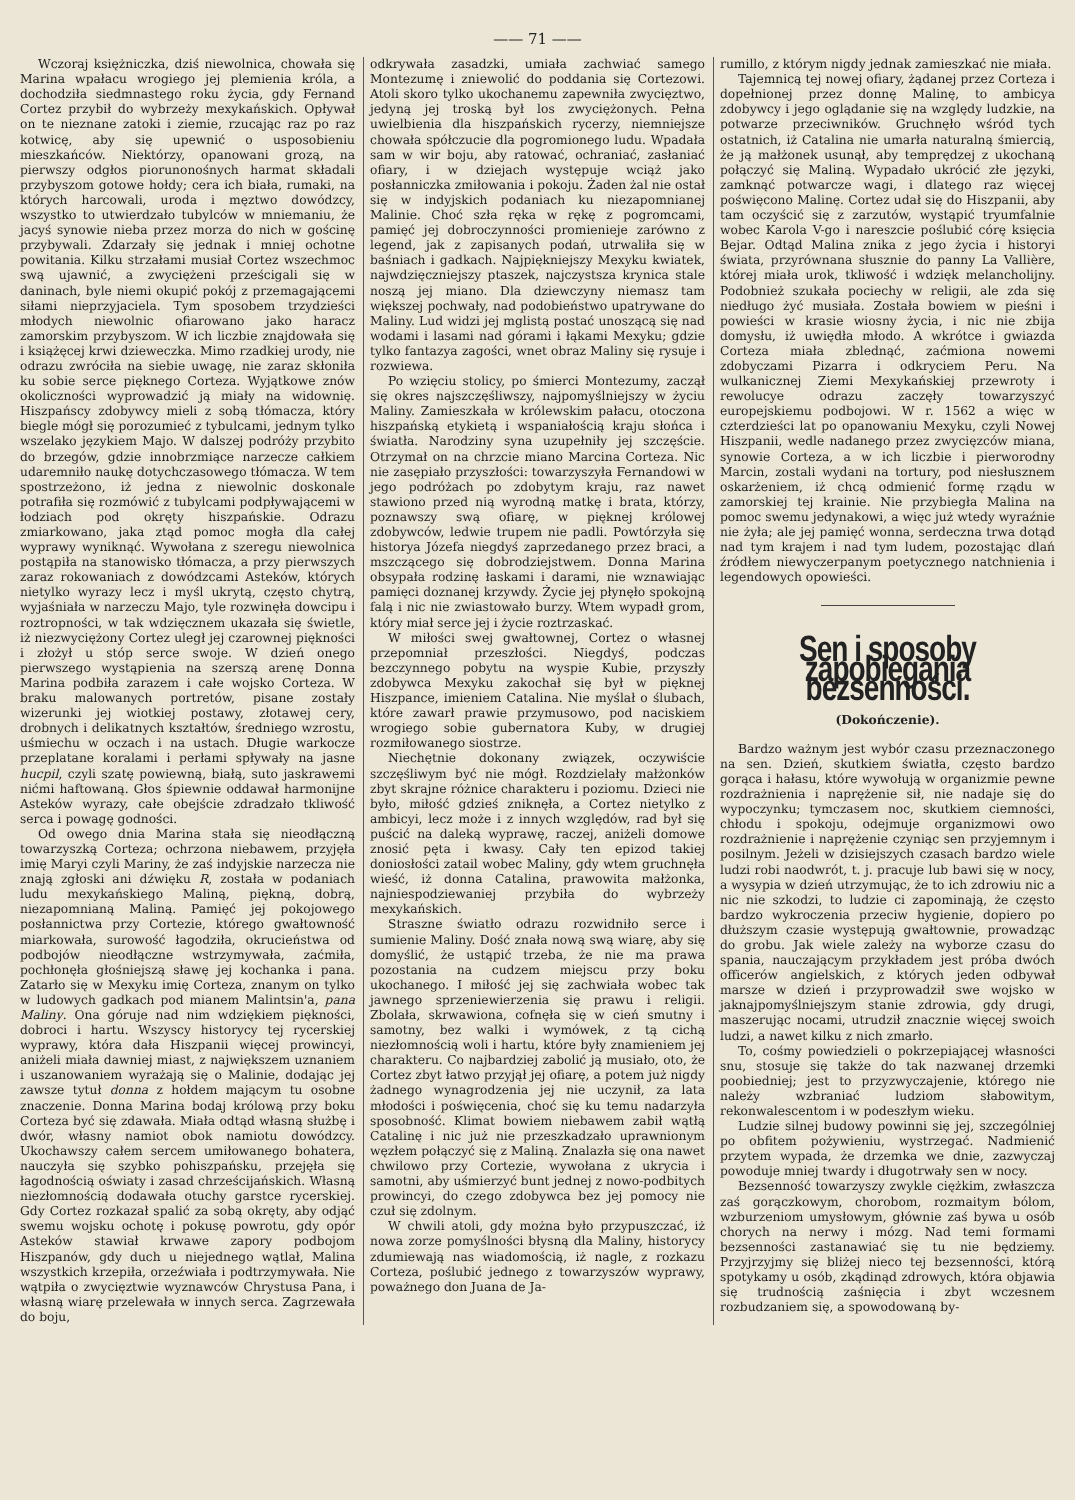—— 71 ——
Wczoraj księżniczka, dziś niewolnica, chowała się Marina wpałacu wrogiego jej plemienia króla, a dochodziła siedmnastego roku życia, gdy Fernand Cortez przybił do wybrzeży mexykańskich. Opływał on te nieznane zatoki i ziemie, rzucając raz po raz kotwicę, aby się upewnić o usposobieniu mieszkańców. Niektórzy, opanowani grozą, na pierwszy odgłos piorunonośnych harmat składali przybyszom gotowe hołdy; cera ich biała, rumaki, na których harcowali, uroda i męztwo dowódzcy, wszystko to utwierdzało tubylców w mniemaniu, że jacyś synowie nieba przez morza do nich w gościnę przybywali. Zdarzały się jednak i mniej ochotne powitania. Kilku strzałami musiał Cortez wszechmoc swą ujawnić, a zwyciężeni prześcigali się w daninach, byle niemi okupić pokój z przemagającemi siłami nieprzyjaciela. Tym sposobem trzydzieści młodych niewolnic ofiarowano jako haracz zamorskim przybyszom. W ich liczbie znajdowała się i książęcej krwi dzieweczka. Mimo rzadkiej urody, nie odrazu zwróciła na siebie uwagę, nie zaraz skłoniła ku sobie serce pięknego Corteza. Wyjątkowe znów okoliczności wyprowadzić ją miały na widownię. Hiszpańscy zdobywcy mieli z sobą tłómacza, który biegle mógł się porozumieć z tybulcami, jednym tylko wszelako językiem Majo. W dalszej podróży przybito do brzegów, gdzie innobrzmiące narzecze całkiem udaremniło naukę dotychczasowego tłómacza. W tem spostrzeżono, iż jedna z niewolnic doskonale potrafiła się rozmówić z tubylcami podpływającemi w łodziach pod okręty hiszpańskie. Odrazu zmiarkowano, jaka ztąd pomoc mogła dla całej wyprawy wyniknąć. Wywołana z szeregu niewolnica postąpiła na stanowisko tłómacza, a przy pierwszych zaraz rokowaniach z dowódzcami Asteków, których nietylko wyrazy lecz i myśl ukrytą, często chytrą, wyjaśniała w narzeczu Majo, tyle rozwinęła dowcipu i roztropności, w tak wdzięcznem ukazała się świetle, iż niezwyciężony Cortez uległ jej czarownej piękności i złożył u stóp serce swoje. W dzień onego pierwszego wystąpienia na szerszą arenę Donna Marina podbiła zarazem i całe wojsko Corteza. W braku malowanych portretów, pisane zostały wizerunki jej wiotkiej postawy, złotawej cery, drobnych i delikatnych kształtów, średniego wzrostu, uśmiechu w oczach i na ustach. Długie warkocze przeplatane koralami i perłami spływały na jasne hucpil, czyli szatę powiewną, białą, suto jaskrawemi nićmi haftowaną. Głos śpiewnie oddawał harmonijne Asteków wyrazy, całe obejście zdradzało tkliwość serca i powagę godności.
Od owego dnia Marina stała się nieodłączną towarzyszką Corteza; ochrzona niebawem, przyjęła imię Maryi czyli Mariny, że zaś indyjskie narzecza nie znają zgłoski ani dźwięku R, została w podaniach ludu mexykańskiego Maliną, piękną, dobrą, niezapomnianą Maliną. Pamięć jej pokojowego posłannictwa przy Cortezie, którego gwałtowność miarkowała, surowość łagodziła, okrucieństwa od podbojów nieodłączne wstrzymywała, zaćmiła, pochłonęła głośniejszą sławę jej kochanka i pana. Zatarło się w Mexyku imię Corteza, znanym on tylko w ludowych gadkach pod mianem Malintsin'a, pana Maliny. Ona góruje nad nim wdziękiem piękności, dobroci i hartu. Wszyscy historycy tej rycerskiej wyprawy, która dała Hiszpanii więcej prowincyi, aniżeli miała dawniej miast, z największem uznaniem i uszanowaniem wyrażają się o Malinie, dodając jej zawsze tytuł donna z hołdem mającym tu osobne znaczenie. Donna Marina bodaj królową przy boku Corteza być się zdawała. Miała odtąd własną służbę i dwór, własny namiot obok namiotu dowódzcy. Ukochawszy całem sercem umiłowanego bohatera, nauczyła się szybko pohiszpańsku, przejęła się łagodnością oświaty i zasad chrześcijańskich. Własną niezłomnością dodawała otuchy garstce rycerskiej. Gdy Cortez rozkazał spalić za sobą okręty, aby odjąć swemu wojsku ochotę i pokusę powrotu, gdy opór Asteków stawiał krwawe zapory podbojom Hiszpanów, gdy duch u niejednego wątlał, Malina wszystkich krzepiła, orzeźwiała i podtrzymywała. Nie wątpiła o zwycięztwie wyznawców Chrystusa Pana, i własną wiarę przelewała w innych serca. Zagrzewała do boju,
odkrywała zasadzki, umiała zachwiać samego Montezumę i zniewolić do poddania się Cortezowi. Atoli skoro tylko ukochanemu zapewniła zwycięztwo, jedyną jej troską był los zwyciężonych. Pełna uwielbienia dla hiszpańskich rycerzy, niemniejsze chowała spółczucie dla pogromionego ludu. Wpadała sam w wir boju, aby ratować, ochraniać, zasłaniać ofiary, i w dziejach występuje wciąż jako posłanniczka zmiłowania i pokoju. Żaden żal nie ostał się w indyjskich podaniach ku niezapomnianej Malinie. Choć szła ręka w rękę z pogromcami, pamięć jej dobroczynności promienieje zarówno z legend, jak z zapisanych podań, utrwaliła się w baśniach i gadkach. Najpiękniejszy Mexyku kwiatek, najwdzięczniejszy ptaszek, najczystsza krynica stale noszą jej miano. Dla dziewczyny niemasz tam większej pochwały, nad podobieństwo upatrywane do Maliny. Lud widzi jej mglistą postać unoszącą się nad wodami i lasami nad górami i łąkami Mexyku; gdzie tylko fantazya zagości, wnet obraz Maliny się rysuje i rozwiewa.
Po wzięciu stolicy, po śmierci Montezumy, zaczął się okres najszczęśliwszy, najpomyślniejszy w życiu Maliny. Zamieszkała w królewskim pałacu, otoczona hiszpańską etykietą i wspaniałością kraju słońca i światła. Narodziny syna uzupełniły jej szczęście. Otrzymał on na chrzcie miano Marcina Corteza. Nic nie zasępiało przyszłości: towarzyszyła Fernandowi w jego podróżach po zdobytym kraju, raz nawet stawiono przed nią wyrodną matkę i brata, którzy, poznawszy swą ofiarę, w pięknej królowej zdobywców, ledwie trupem nie padli. Powtórzyła się historya Józefa niegdyś zaprzedanego przez braci, a mszczącego się dobrodziejstwem. Donna Marina obsypała rodzinę łaskami i darami, nie wznawiając pamięci doznanej krzywdy. Życie jej płynęło spokojną falą i nic nie zwiastowało burzy. Wtem wypadł grom, który miał serce jej i życie roztrzaskać.
W miłości swej gwałtownej, Cortez o własnej przepomniał przeszłości. Niegdyś, podczas bezczynnego pobytu na wyspie Kubie, przyszły zdobywca Mexyku zakochał się był w pięknej Hiszpance, imieniem Catalina. Nie myślał o ślubach, które zawarł prawie przymusowo, pod naciskiem wrogiego sobie gubernatora Kuby, w drugiej rozmiłowanego siostrze.
Niechętnie dokonany związek, oczywiście szczęśliwym być nie mógł. Rozdzielały małżonków zbyt skrajne różnice charakteru i poziomu. Dzieci nie było, miłość gdzieś zniknęła, a Cortez nietylko z ambicyi, lecz może i z innych względów, rad był się puścić na daleką wyprawę, raczej, aniżeli domowe znosić pęta i kwasy. Cały ten epizod takiej doniosłości zatail wobec Maliny, gdy wtem gruchnęła wieść, iż donna Catalina, prawowita małżonka, najniespodziewaniej przybiła do wybrzeży mexykańskich.
Straszne światło odrazu rozwidniło serce i sumienie Maliny. Dość znała nową swą wiarę, aby się domyślić, że ustąpić trzeba, że nie ma prawa pozostania na cudzem miejscu przy boku ukochanego. I miłość jej się zachwiała wobec tak jawnego sprzeniewierzenia się prawu i religii. Zbolała, skrwawiona, cofnęła się w cień smutny i samotny, bez walki i wymówek, z tą cichą niezłomnością woli i hartu, które były znamieniem jej charakteru. Co najbardziej zabolić ją musiało, oto, że Cortez zbyt łatwo przyjął jej ofiarę, a potem już nigdy żadnego wynagrodzenia jej nie uczynił, za lata młodości i poświęcenia, choć się ku temu nadarzyła sposobność. Klimat bowiem niebawem zabił wątłą Catalinę i nic już nie przeszkadzało uprawnionym węzłem połączyć się z Maliną. Znalazła się ona nawet chwilowo przy Cortezie, wywołana z ukrycia i samotni, aby uśmierzyć bunt jednej z nowo-podbitych prowincyi, do czego zdobywca bez jej pomocy nie czuł się zdolnym.
W chwili atoli, gdy można było przypuszczać, iż nowa zorze pomyślności błysną dla Maliny, historycy zdumiewają nas wiadomością, iż nagle, z rozkazu Corteza, poślubić jednego z towarzyszów wyprawy, poważnego don Juana de Ja-
rumillo, z którym nigdy jednak zamieszkać nie miała.
Tajemnicą tej nowej ofiary, żądanej przez Corteza i dopełnionej przez donnę Malinę, to ambicya zdobywcy i jego oglądanie się na względy ludzkie, na potwarze przeciwników. Gruchnęło wśród tych ostatnich, iż Catalina nie umarła naturalną śmiercią, że ją małżonek usunął, aby temprędzej z ukochaną połączyć się Maliną. Wypadało ukrócić złe języki, zamknąć potwarcze wagi, i dlatego raz więcej poświęcono Malinę. Cortez udał się do Hiszpanii, aby tam oczyścić się z zarzutów, wystąpić tryumfalnie wobec Karola V-go i nareszcie poślubić córę księcia Bejar. Odtąd Malina znika z jego życia i historyi świata, przyrównana słusznie do panny La Vallière, której miała urok, tkliwość i wdzięk melancholijny. Podobnież szukała pociechy w religii, ale zda się niedługo żyć musiała. Została bowiem w pieśni i powieści w krasie wiosny życia, i nic nie zbija domysłu, iż uwiędła młodo. A wkrótce i gwiazda Corteza miała zblednąć, zaćmiona nowemi zdobyczami Pizarra i odkryciem Peru. Na wulkanicznej Ziemi Mexykańskiej przewroty i rewolucye odrazu zaczęły towarzyszyć europejskiemu podbojowi. W r. 1562 a więc w czterdzieści lat po opanowaniu Mexyku, czyli Nowej Hiszpanii, wedle nadanego przez zwycięzców miana, synowie Corteza, a w ich liczbie i pierworodny Marcin, zostali wydani na tortury, pod niesłusznem oskarżeniem, iż chcą odmienić formę rządu w zamorskiej tej krainie. Nie przybiegła Malina na pomoc swemu jedynakowi, a więc już wtedy wyraźnie nie żyła; ale jej pamięć wonna, serdeczna trwa dotąd nad tym krajem i nad tym ludem, pozostając dlań źródłem niewyczerpanym poetycznego natchnienia i legendowych opowieści.
Sen i sposoby zapobiegania bezsenności.
(Dokończenie).
Bardzo ważnym jest wybór czasu przeznaczonego na sen. Dzień, skutkiem światła, często bardzo gorąca i hałasu, które wywołują w organizmie pewne rozdrażnienia i naprężenie sił, nie nadaje się do wypoczynku; tymczasem noc, skutkiem ciemności, chłodu i spokoju, odejmuje organizmowi owo rozdrażnienie i naprężenie czyniąc sen przyjemnym i posilnym. Jeżeli w dzisiejszych czasach bardzo wiele ludzi robi naodwrót, t. j. pracuje lub bawi się w nocy, a wysypia w dzień utrzymując, że to ich zdrowiu nic a nic nie szkodzi, to ludzie ci zapominają, że często bardzo wykroczenia przeciw hygienie, dopiero po dłuższym czasie występują gwałtownie, prowadząc do grobu. Jak wiele zależy na wyborze czasu do spania, nauczającym przykładem jest próba dwóch officerów angielskich, z których jeden odbywał marsze w dzień i przyprowadził swe wojsko w jaknajpomyślniejszym stanie zdrowia, gdy drugi, maszerując nocami, utrudził znacznie więcej swoich ludzi, a nawet kilku z nich zmarło.
To, cośmy powiedzieli o pokrzepiającej własności snu, stosuje się także do tak nazwanej drzemki poobiedniej; jest to przyzwyczajenie, którego nie należy wzbraniać ludziom słabowitym, rekonwalescentom i w podeszłym wieku.
Ludzie silnej budowy powinni się jej, szczególniej po obfitem pożywieniu, wystrzegać. Nadmienić przytem wypada, że drzemka we dnie, zazwyczaj powoduje mniej twardy i długotrwały sen w nocy.
Bezsenność towarzyszy zwykle ciężkim, zwłaszcza zaś gorączkowym, chorobom, rozmaitym bólom, wzburzeniom umysłowym, głównie zaś bywa u osób chorych na nerwy i mózg. Nad temi formami bezsenności zastanawiać się tu nie będziemy. Przyjrzyjmy się bliżej nieco tej bezsenności, którą spotykamy u osób, zkądinąd zdrowych, która objawia się trudnością zaśnięcia i zbyt wczesnem rozbudzaniem się, a spowodowaną by-